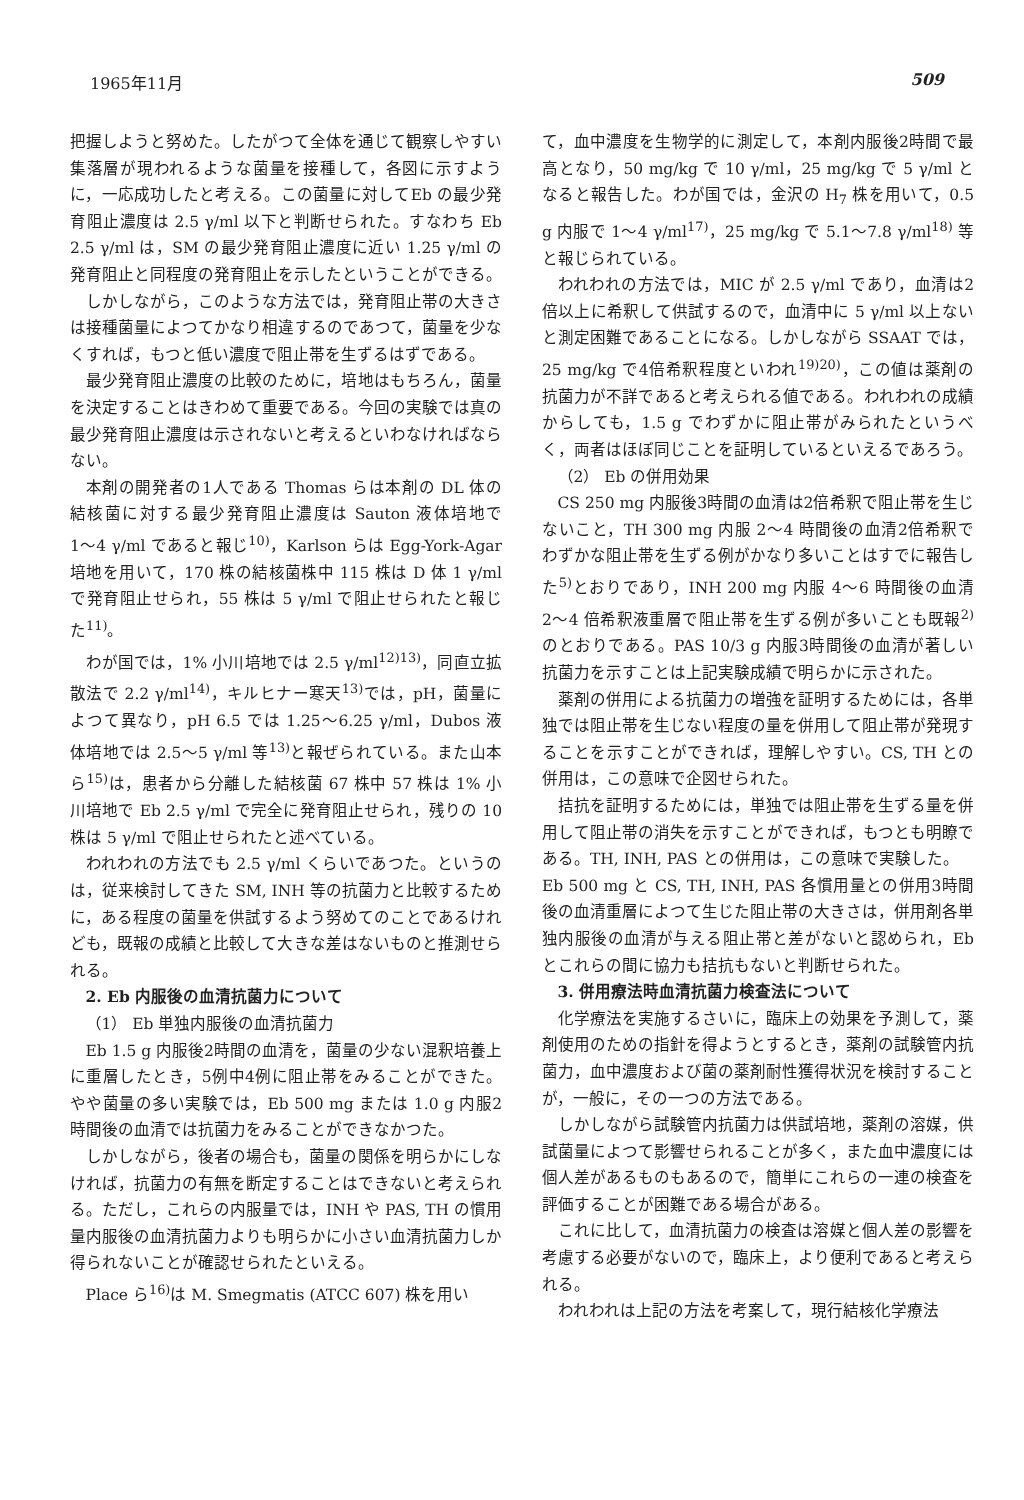1965年11月 509
把握しようと努めた。したがつて全体を通じて観察しやすい集落層が現われるような菌量を接種して，各図に示すように，一応成功したと考える。この菌量に対してEb の最少発育阻止濃度は 2.5 γ/ml 以下と判断せられた。すなわち Eb 2.5 γ/ml は，SM の最少発育阻止濃度に近い 1.25 γ/ml の発育阻止と同程度の発育阻止を示したということができる。
しかしながら，このような方法では，発育阻止帯の大きさは接種菌量によつてかなり相違するのであつて，菌量を少なくすれば，もつと低い濃度で阻止帯を生ずるはずである。
最少発育阻止濃度の比較のために，培地はもちろん，菌量を決定することはきわめて重要である。今回の実験では真の最少発育阻止濃度は示されないと考えるといわなければならない。
本剤の開発者の1人である Thomas らは本剤の DL 体の結核菌に対する最少発育阻止濃度は Sauton 液体培地で 1〜4 γ/ml であると報じ<sup>10)</sup>，Karlson らは Egg-York-Agar 培地を用いて，170 株の結核菌株中 115 株は D 体 1 γ/ml で発育阻止せられ，55 株は 5 γ/ml で阻止せられたと報じた<sup>11)</sup>。
わが国では，1% 小川培地では 2.5 γ/ml<sup>12)13)</sup>，同直立拡散法で 2.2 γ/ml<sup>14)</sup>，キルヒナー寒天<sup>13)</sup>では，pH，菌量によつて異なり，pH 6.5 では 1.25〜6.25 γ/ml，Dubos 液体培地では 2.5〜5 γ/ml 等<sup>13)</sup>と報ぜられている。また山本ら<sup>15)</sup>は，患者から分離した結核菌 67 株中 57 株は 1% 小川培地で Eb 2.5 γ/ml で完全に発育阻止せられ，残りの 10 株は 5 γ/ml で阻止せられたと述べている。
われわれの方法でも 2.5 γ/ml くらいであつた。というのは，従来検討してきた SM, INH 等の抗菌力と比較するために，ある程度の菌量を供試するよう努めてのことであるけれども，既報の成績と比較して大きな差はないものと推測せられる。
2. Eb 内服後の血清抗菌力について
（1） Eb 単独内服後の血清抗菌力
Eb 1.5 g 内服後2時間の血清を，菌量の少ない混釈培養上に重層したとき，5例中4例に阻止帯をみることができた。やや菌量の多い実験では，Eb 500 mg または 1.0 g 内服2時間後の血清では抗菌力をみることができなかつた。
しかしながら，後者の場合も，菌量の関係を明らかにしなければ，抗菌力の有無を断定することはできないと考えられる。ただし，これらの内服量では，INH や PAS, TH の慣用量内服後の血清抗菌力よりも明らかに小さい血清抗菌力しか得られないことが確認せられたといえる。
Place ら<sup>16)</sup>は M. Smegmatis (ATCC 607) 株を用い
て，血中濃度を生物学的に測定して，本剤内服後2時間で最高となり，50 mg/kg で 10 γ/ml，25 mg/kg で 5 γ/ml となると報告した。わが国では，金沢の H<sub>7</sub> 株を用いて，0.5 g 内服で 1〜4 γ/ml<sup>17)</sup>，25 mg/kg で 5.1〜7.8 γ/ml<sup>18)</sup> 等と報じられている。
われわれの方法では，MIC が 2.5 γ/ml であり，血清は2倍以上に希釈して供試するので，血清中に 5 γ/ml 以上ないと測定困難であることになる。しかしながら SSAAT では，25 mg/kg で4倍希釈程度といわれ<sup>19)20)</sup>，この値は薬剤の抗菌力が不詳であると考えられる値である。われわれの成績からしても，1.5 g でわずかに阻止帯がみられたというべく，両者はほぼ同じことを証明しているといえるであろう。
（2） Eb の併用効果
CS 250 mg 内服後3時間の血清は2倍希釈で阻止帯を生じないこと，TH 300 mg 内服 2〜4 時間後の血清2倍希釈でわずかな阻止帯を生ずる例がかなり多いことはすでに報告した<sup>5)</sup>とおりであり，INH 200 mg 内服 4〜6 時間後の血清 2〜4 倍希釈液重層で阻止帯を生ずる例が多いことも既報<sup>2)</sup>のとおりである。PAS 10/3 g 内服3時間後の血清が著しい抗菌力を示すことは上記実験成績で明らかに示された。
薬剤の併用による抗菌力の増強を証明するためには，各単独では阻止帯を生じない程度の量を併用して阻止帯が発現することを示すことができれば，理解しやすい。CS, TH との併用は，この意味で企図せられた。
拮抗を証明するためには，単独では阻止帯を生ずる量を併用して阻止帯の消失を示すことができれば，もつとも明瞭である。TH, INH, PAS との併用は，この意味で実験した。
Eb 500 mg と CS, TH, INH, PAS 各慣用量との併用3時間後の血清重層によつて生じた阻止帯の大きさは，併用剤各単独内服後の血清が与える阻止帯と差がないと認められ，Eb とこれらの間に協力も拮抗もないと判断せられた。
3. 併用療法時血清抗菌力検査法について
化学療法を実施するさいに，臨床上の効果を予測して，薬剤使用のための指針を得ようとするとき，薬剤の試験管内抗菌力，血中濃度および菌の薬剤耐性獲得状況を検討することが，一般に，その一つの方法である。
しかしながら試験管内抗菌力は供試培地，薬剤の溶媒，供試菌量によつて影響せられることが多く，また血中濃度には個人差があるものもあるので，簡単にこれらの一連の検査を評価することが困難である場合がある。
これに比して，血清抗菌力の検査は溶媒と個人差の影響を考慮する必要がないので，臨床上，より便利であると考えられる。
われわれは上記の方法を考案して，現行結核化学療法